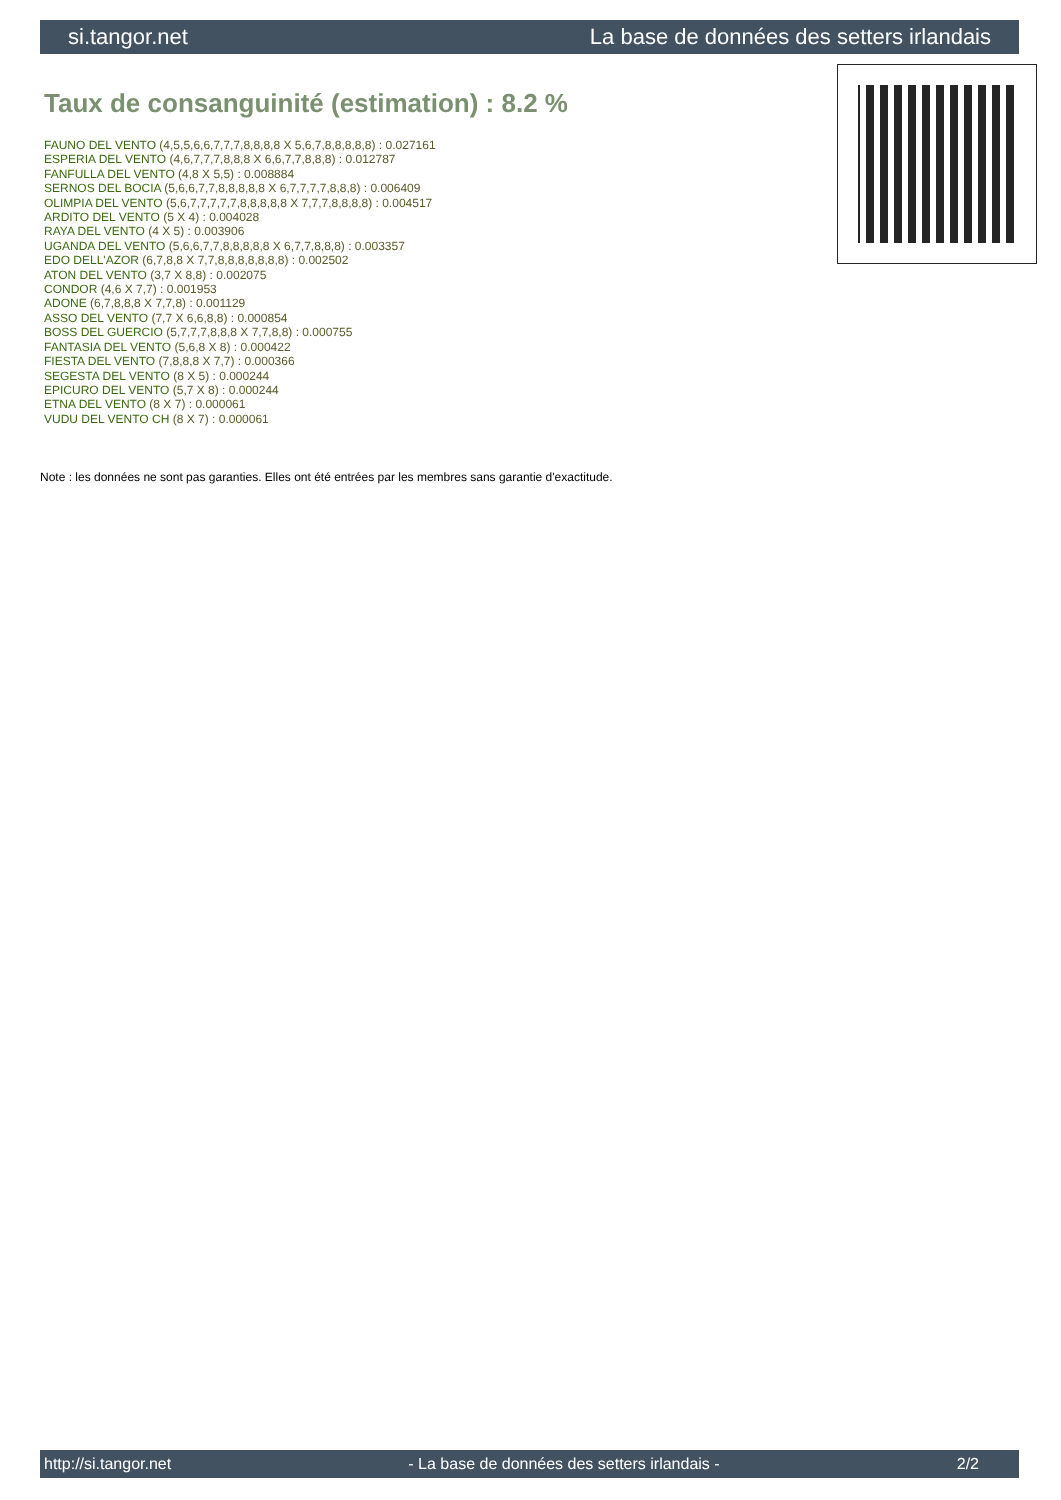si.tangor.net La base de données des setters irlandais
Taux de consanguinité (estimation) : 8.2 %
FAUNO DEL VENTO (4,5,5,6,6,7,7,7,8,8,8,8 X 5,6,7,8,8,8,8,8) : 0.027161
ESPERIA DEL VENTO (4,6,7,7,7,8,8,8 X 6,6,7,7,8,8,8) : 0.012787
FANFULLA DEL VENTO (4,8 X 5,5) : 0.008884
SERNOS DEL BOCIA (5,6,6,7,7,8,8,8,8,8 X 6,7,7,7,7,8,8,8) : 0.006409
OLIMPIA DEL VENTO (5,6,7,7,7,7,7,8,8,8,8,8 X 7,7,7,8,8,8,8) : 0.004517
ARDITO DEL VENTO (5 X 4) : 0.004028
RAYA DEL VENTO (4 X 5) : 0.003906
UGANDA DEL VENTO (5,6,6,7,7,8,8,8,8,8 X 6,7,7,8,8,8) : 0.003357
EDO DELL'AZOR (6,7,8,8 X 7,7,8,8,8,8,8,8,8) : 0.002502
ATON DEL VENTO (3,7 X 8,8) : 0.002075
CONDOR (4,6 X 7,7) : 0.001953
ADONE (6,7,8,8,8 X 7,7,8) : 0.001129
ASSO DEL VENTO (7,7 X 6,6,8,8) : 0.000854
BOSS DEL GUERCIO (5,7,7,7,8,8,8 X 7,7,8,8) : 0.000755
FANTASIA DEL VENTO (5,6,8 X 8) : 0.000422
FIESTA DEL VENTO (7,8,8,8 X 7,7) : 0.000366
SEGESTA DEL VENTO (8 X 5) : 0.000244
EPICURO DEL VENTO (5,7 X 8) : 0.000244
ETNA DEL VENTO (8 X 7) : 0.000061
VUDU DEL VENTO CH (8 X 7) : 0.000061
Note : les données ne sont pas garanties. Elles ont été entrées par les membres sans garantie d'exactitude.
http://si.tangor.net - La base de données des setters irlandais - 2/2